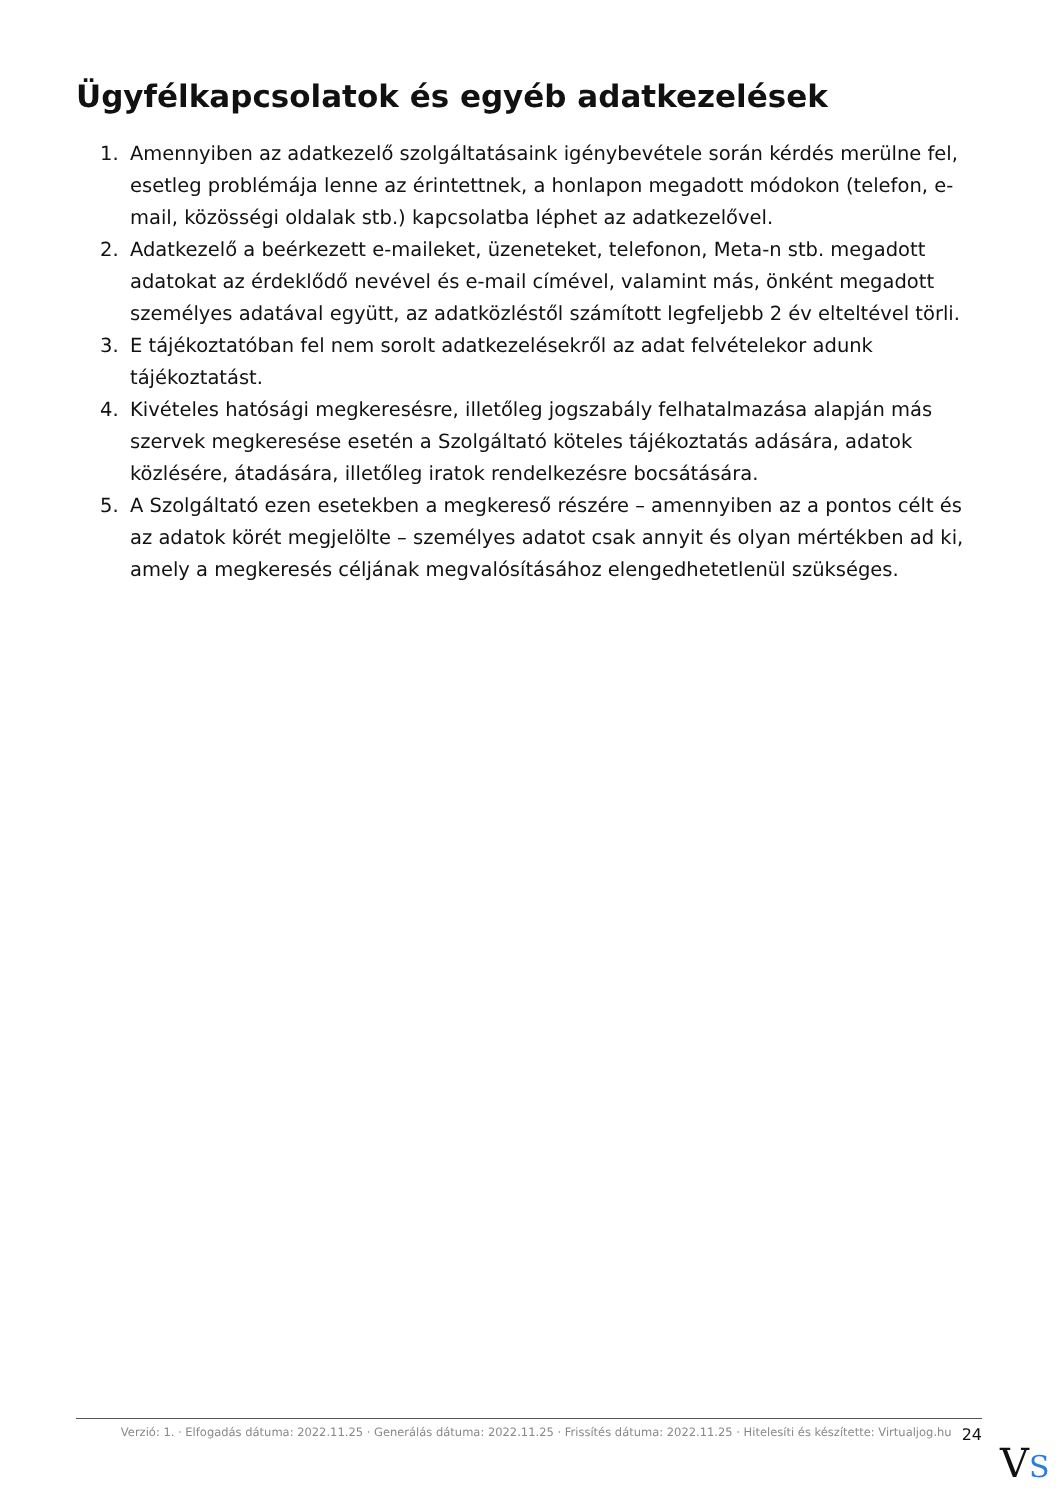Ügyfélkapcsolatok és egyéb adatkezelések
1. Amennyiben az adatkezelő szolgáltatásaink igénybevétele során kérdés merülne fel, esetleg problémája lenne az érintettnek, a honlapon megadott módokon (telefon, e-mail, közösségi oldalak stb.) kapcsolatba léphet az adatkezelővel.
2. Adatkezelő a beérkezett e-maileket, üzeneteket, telefonon, Meta-n stb. megadott adatokat az érdeklődő nevével és e-mail címével, valamint más, önként megadott személyes adatával együtt, az adatközléstől számított legfeljebb 2 év elteltével törli.
3. E tájékoztatóban fel nem sorolt adatkezelésekről az adat felvételekor adunk tájékoztatást.
4. Kivételes hatósági megkeresésre, illetőleg jogszabály felhatalmazása alapján más szervek megkeresése esetén a Szolgáltató köteles tájékoztatás adására, adatok közlésére, átadására, illetőleg iratok rendelkezésre bocsátására.
5. A Szolgáltató ezen esetekben a megkereső részére – amennyiben az a pontos célt és az adatok körét megjelölte – személyes adatot csak annyit és olyan mértékben ad ki, amely a megkeresés céljának megvalósításához elengedhetetlenül szükséges.
Verzió: 1. · Elfogadás dátuma: 2022.11.25 · Generálás dátuma: 2022.11.25 · Frissítés dátuma: 2022.11.25 · Hitelesíti és készítette: Virtualjog.hu 24
VS